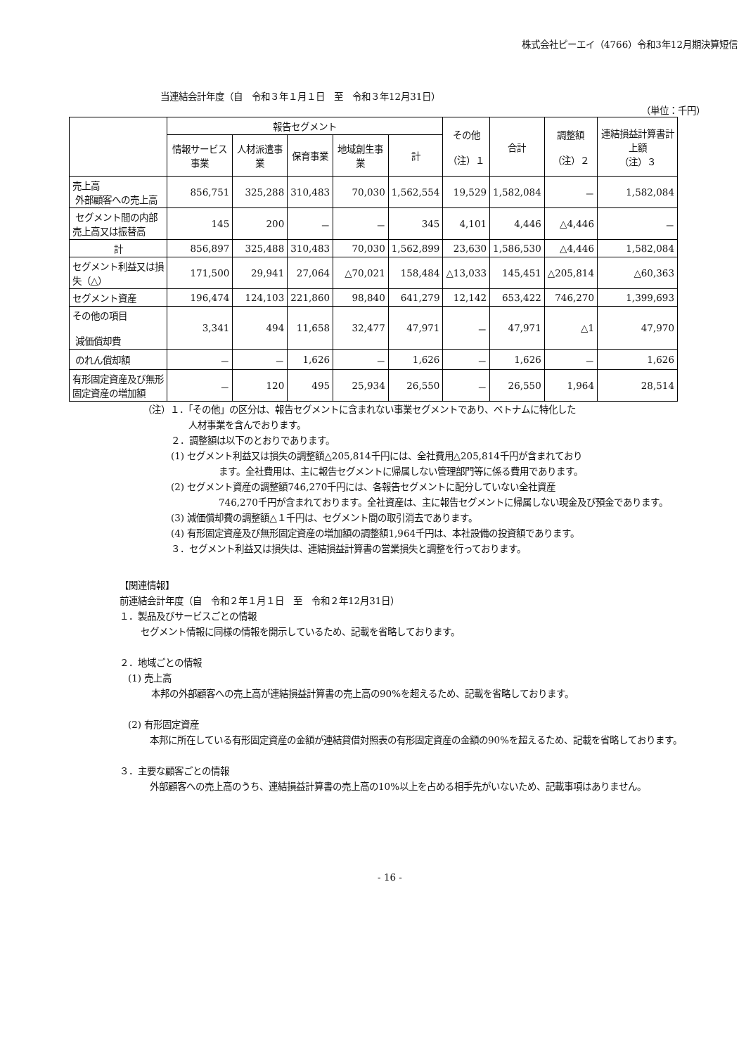株式会社ピーエイ（4766）令和3年12月期決算短信
当連結会計年度（自　令和３年１月１日　至　令和３年12月31日）
（単位：千円）
| | 報告セグメント | | | | | その他 （注）１ | 合計 | 調整額 （注）２ | 連結損益計算書計上額 （注）３ |
| --- | --- | --- | --- | --- | --- | --- | --- | --- | --- |
| | 情報サービス事業 | 人材派遣事業 | 保育事業 | 地域創生事業 | 計 | | | | |
| 売上高 外部顧客への売上高 | 856,751 | 325,288 | 310,483 | 70,030 | 1,562,554 | 19,529 | 1,582,084 | － | 1,582,084 |
| セグメント間の内部売上高又は振替高 | 145 | 200 | － | － | 345 | 4,101 | 4,446 | △4,446 | － |
| 計 | 856,897 | 325,488 | 310,483 | 70,030 | 1,562,899 | 23,630 | 1,586,530 | △4,446 | 1,582,084 |
| セグメント利益又は損失（△） | 171,500 | 29,941 | 27,064 | △70,021 | 158,484 | △13,033 | 145,451 | △205,814 | △60,363 |
| セグメント資産 | 196,474 | 124,103 | 221,860 | 98,840 | 641,279 | 12,142 | 653,422 | 746,270 | 1,399,693 |
| その他の項目 減価償却費 | 3,341 | 494 | 11,658 | 32,477 | 47,971 | － | 47,971 | △1 | 47,970 |
| のれん償却額 | － | － | 1,626 | － | 1,626 | － | 1,626 | － | 1,626 |
| 有形固定資産及び無形固定資産の増加額 | － | 120 | 495 | 25,934 | 26,550 | － | 26,550 | 1,964 | 28,514 |
（注）１．「その他」の区分は、報告セグメントに含まれない事業セグメントであり、ベトナムに特化した
人材事業を含んでおります。
２．調整額は以下のとおりであります。
(1) セグメント利益又は損失の調整額△205,814千円には、全社費用△205,814千円が含まれており
ます。全社費用は、主に報告セグメントに帰属しない管理部門等に係る費用であります。
(2) セグメント資産の調整額746,270千円には、各報告セグメントに配分していない全社資産
746,270千円が含まれております。全社資産は、主に報告セグメントに帰属しない現金及び預金であります。
(3) 減価償却費の調整額△１千円は、セグメント間の取引消去であります。
(4) 有形固定資産及び無形固定資産の増加額の調整額1,964千円は、本社設備の投資額であります。
３．セグメント利益又は損失は、連結損益計算書の営業損失と調整を行っております。
【関連情報】
前連結会計年度（自　令和２年１月１日　至　令和２年12月31日）
１．製品及びサービスごとの情報
セグメント情報に同様の情報を開示しているため、記載を省略しております。
２．地域ごとの情報
(1) 売上高
本邦の外部顧客への売上高が連結損益計算書の売上高の90%を超えるため、記載を省略しております。
(2) 有形固定資産
　本邦に所在している有形固定資産の金額が連結貸借対照表の有形固定資産の金額の90%を超えるため、記載を省略しております。
３．主要な顧客ごとの情報
　外部顧客への売上高のうち、連結損益計算書の売上高の10%以上を占める相手先がいないため、記載事項はありません。
- 16 -